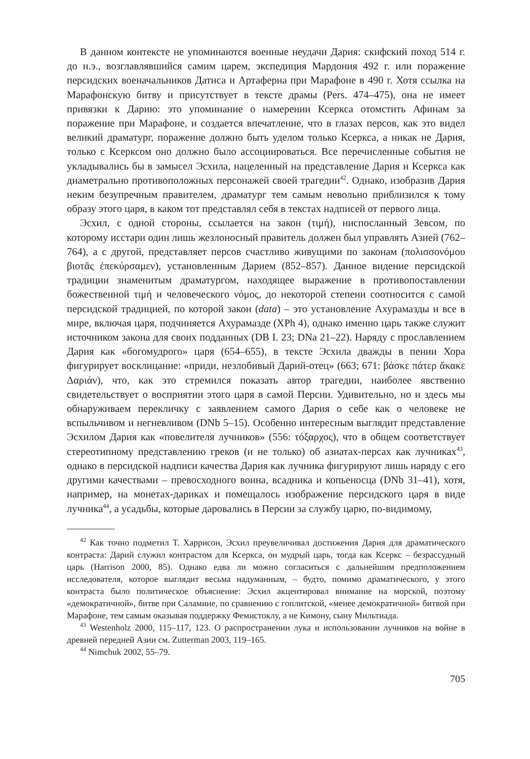В данном контексте не упоминаются военные неудачи Дария: скифский поход 514 г. до н.э., возглавлявшийся самим царем, экспедиция Мардония 492 г. или поражение персидских военачальников Датиса и Артаферна при Марафоне в 490 г. Хотя ссылка на Марафонскую битву и присутствует в тексте драмы (Pers. 474–475), она не имеет привязки к Дарию: это упоминание о намерении Ксеркса отомстить Афинам за поражение при Марафоне, и создается впечатление, что в глазах персов, как это видел великий драматург, поражение должно быть уделом только Ксеркса, а никак не Дария, только с Ксерксом оно должно было ассоциироваться. Все перечисленные события не укладывались бы в замысел Эсхила, нацеленный на представление Дария и Ксеркса как диаметрально противоположных персонажей своей трагедии<sup>42</sup>. Однако, изобразив Дария неким безупречным правителем, драматург тем самым невольно приблизился к тому образу этого царя, в каком тот представлял себя в текстах надписей от первого лица.
Эсхил, с одной стороны, ссылается на закон (τιμή), ниспосланный Зевсом, по которому исстари один лишь жезлоносный правитель должен был управлять Азией (762–764), а с другой, представляет персов счастливо живущими по законам (πολισσονόμου βιοτᾶς ἐπεκύρσαμεν), установленным Дарием (852–857). Данное видение персидской традиции знаменитым драматургом, находящее выражение в противопоставлении божественной τιμή и человеческого νόμος, до некоторой степени соотносится с самой персидской традицией, по которой закон (data) – это установление Ахурамазды и все в мире, включая царя, подчиняется Ахурамазде (XPh 4), однако именно царь также служит источником закона для своих подданных (DB I. 23; DNa 21–22). Наряду с прославлением Дария как «богомудрого» царя (654–655), в тексте Эсхила дважды в пении Хора фигурирует восклицание: «приди, незлобивый Дарий-отец» (663; 671: βάσκε πάτερ ἄκακε Δαριάν), что, как это стремился показать автор трагедии, наиболее явственно свидетельствует о восприятии этого царя в самой Персии. Удивительно, но и здесь мы обнаруживаем перекличку с заявлением самого Дария о себе как о человеке не вспыльчивом и негневливом (DNb 5–15). Особенно интересным выглядит представление Эсхилом Дария как «повелителя лучников» (556: τόξαρχος), что в общем соответствует стереотипному представлению греков (и не только) об азиатах-персах как лучниках<sup>43</sup>, однако в персидской надписи качества Дария как лучника фигурируют лишь наряду с его другими качествами – превосходного воина, всадника и копьеносца (DNb 31–41), хотя, например, на монетах-дариках и помещалось изображение персидского царя в виде лучника<sup>44</sup>, а усадьбы, которые даровались в Персии за службу царю, по-видимому,
<sup>42</sup> Как точно подметил Т. Харрисон, Эсхил преувеличивал достижения Дария для драматического контраста: Дарий служил контрастом для Ксеркса, он мудрый царь, тогда как Ксеркс – безрассудный царь (Harrison 2000, 85). Однако едва ли можно согласиться с дальнейшим предположением исследователя, которое выглядит весьма надуманным, – будто, помимо драматического, у этого контраста было политическое объяснение: Эсхил акцентировал внимание на морской, поэтому «демократичной», битве при Саламине, по сравнению с гоплитской, «менее демократичной» битвой при Марафоне, тем самым оказывая поддержку Фемистоклу, а не Кимону, сыну Мильтиада.
<sup>43</sup> Westenholz 2000, 115–117, 123. О распространении лука и использовании лучников на войне в древней передней Азии см. Zutterman 2003, 119–165.
<sup>44</sup> Nimchuk 2002, 55–79.
705